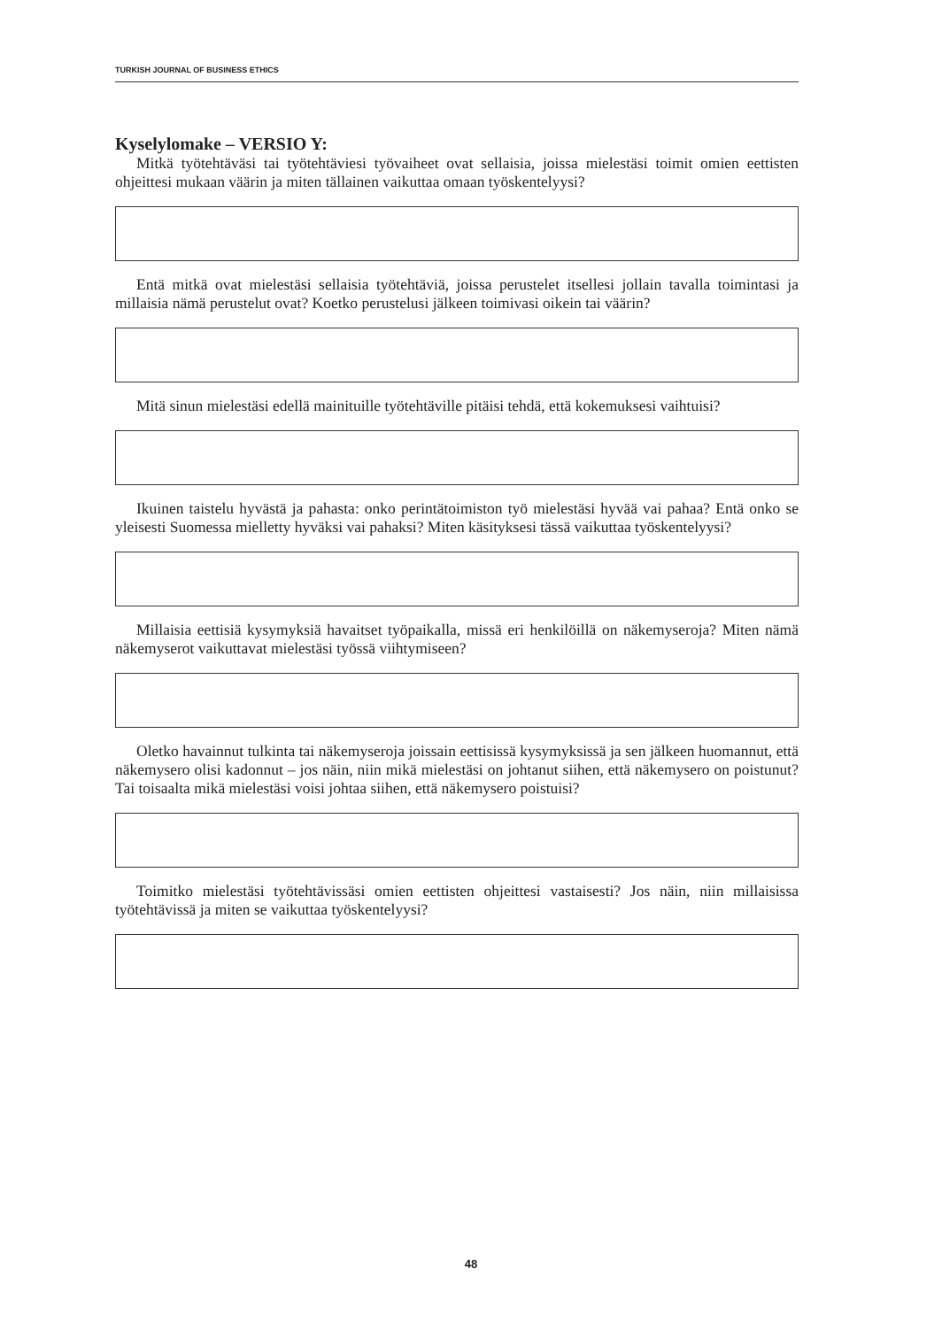TURKISH JOURNAL OF BUSINESS ETHICS
Kyselylomake – VERSIO Y:
Mitkä työtehtäväsi tai työtehtäviesi työvaiheet ovat sellaisia, joissa mielestäsi toimit omien eettisten ohjeittesi mukaan väärin ja miten tällainen vaikuttaa omaan työskentelyysi?
Entä mitkä ovat mielestäsi sellaisia työtehtäviä, joissa perustelet itsellesi jollain tavalla toimintasi ja millaisia nämä perustelut ovat? Koetko perustelusi jälkeen toimivasi oikein tai väärin?
Mitä sinun mielestäsi edellä mainituille työtehtäville pitäisi tehdä, että kokemuksesi vaihtuisi?
Ikuinen taistelu hyvästä ja pahasta: onko perintätoimiston työ mielestäsi hyvää vai pahaa? Entä onko se yleisesti Suomessa mielletty hyväksi vai pahaksi? Miten käsityksesi tässä vaikuttaa työskentelyysi?
Millaisia eettisiä kysymyksiä havaitset työpaikalla, missä eri henkilöillä on näkemyseroja? Miten nämä näkemyserot vaikuttavat mielestäsi työssä viihtymiseen?
Oletko havainnut tulkinta tai näkemyseroja joissain eettisissä kysymyksissä ja sen jälkeen huomannut, että näkemysero olisi kadonnut – jos näin, niin mikä mielestäsi on johtanut siihen, että näkemysero on poistunut? Tai toisaalta mikä mielestäsi voisi johtaa siihen, että näkemysero poistuisi?
Toimitko mielestäsi työtehtävissäsi omien eettisten ohjeittesi vastaisesti? Jos näin, niin millaisissa työtehtävissä ja miten se vaikuttaa työskentelyysi?
48